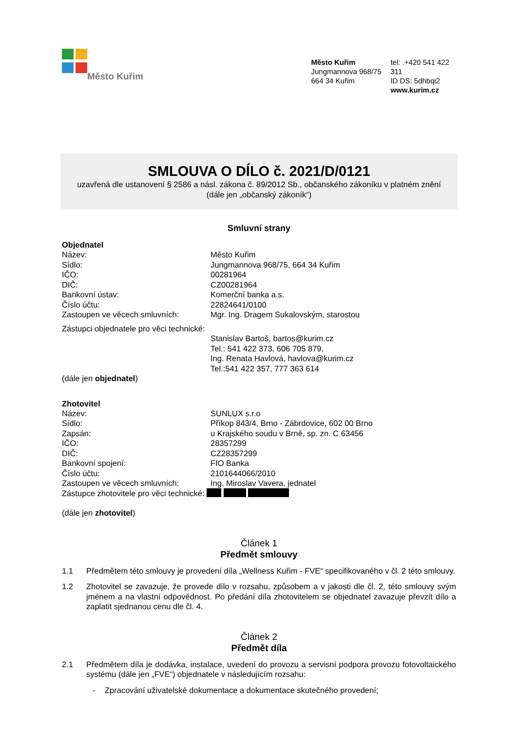Město Kuřim
Město Kuřim
Jungmannova 968/75
664 34 Kuřim
tel: .+420 541 422 311
ID DS: 5dhbqi2
www.kurim.cz
SMLOUVA O DÍLO č. 2021/D/0121
uzavřená dle ustanovení § 2586 a násl. zákona č. 89/2012 Sb., občanského zákoníku v platném znění
(dále jen „občanský zákoník“)
Smluvní strany
Objednatel
Název: Město Kuřim
Sídlo: Jungmannova 968/75, 664 34 Kuřim
IČO: 00281964
DIČ: CZ00281964
Bankovní ústav: Komerční banka a.s.
Číslo účtu: 22824641/0100
Zastoupen ve věcech smluvních: Mgr. Ing. Dragem Sukalovským, starostou
Zástupci objednatele pro věci technické:
Stanislav Bartoš, bartos@kurim.cz
Tel.: 541 422 373, 606 705 879,
Ing. Renata Havlová, havlova@kurim.cz
Tel.:541 422 357, 777 363 614
(dále jen objednatel)
Zhotovitel
Název: SUNLUX s.r.o
Sídlo: Příkop 843/4, Brno - Zábrdovice, 602 00 Brno
Zapsán: u Krajského soudu v Brně, sp. zn. C 63456
IČO: 28357299
DIČ: CZ28357299
Bankovní spojení: FIO Banka
Číslo účtu: 2101644066/2010
Zastoupen ve věcech smluvních: Ing. Miroslav Vavera, jednatel
Zástupce zhotovitele pro věci technické:
(dále jen zhotovitel)
Článek 1
Předmět smlouvy
1.1 Předmětem této smlouvy je provedení díla „Wellness Kuřim - FVE“ specifikovaného v čl. 2 této smlouvy.
1.2 Zhotovitel se zavazuje, že provede dílo v rozsahu, způsobem a v jakosti dle čl. 2, této smlouvy svým jménem a na vlastní odpovědnost. Po předání díla zhotovitelem se objednatel zavazuje převzít dílo a zaplatit sjednanou cenu dle čl. 4.
Článek 2
Předmět díla
2.1 Předmětem díla je dodávka, instalace, uvedení do provozu a servisní podpora provozu fotovoltaického systému (dále jen „FVE“) objednatele v následujícím rozsahu:
- Zpracování uživatelské dokumentace a dokumentace skutečného provedení;